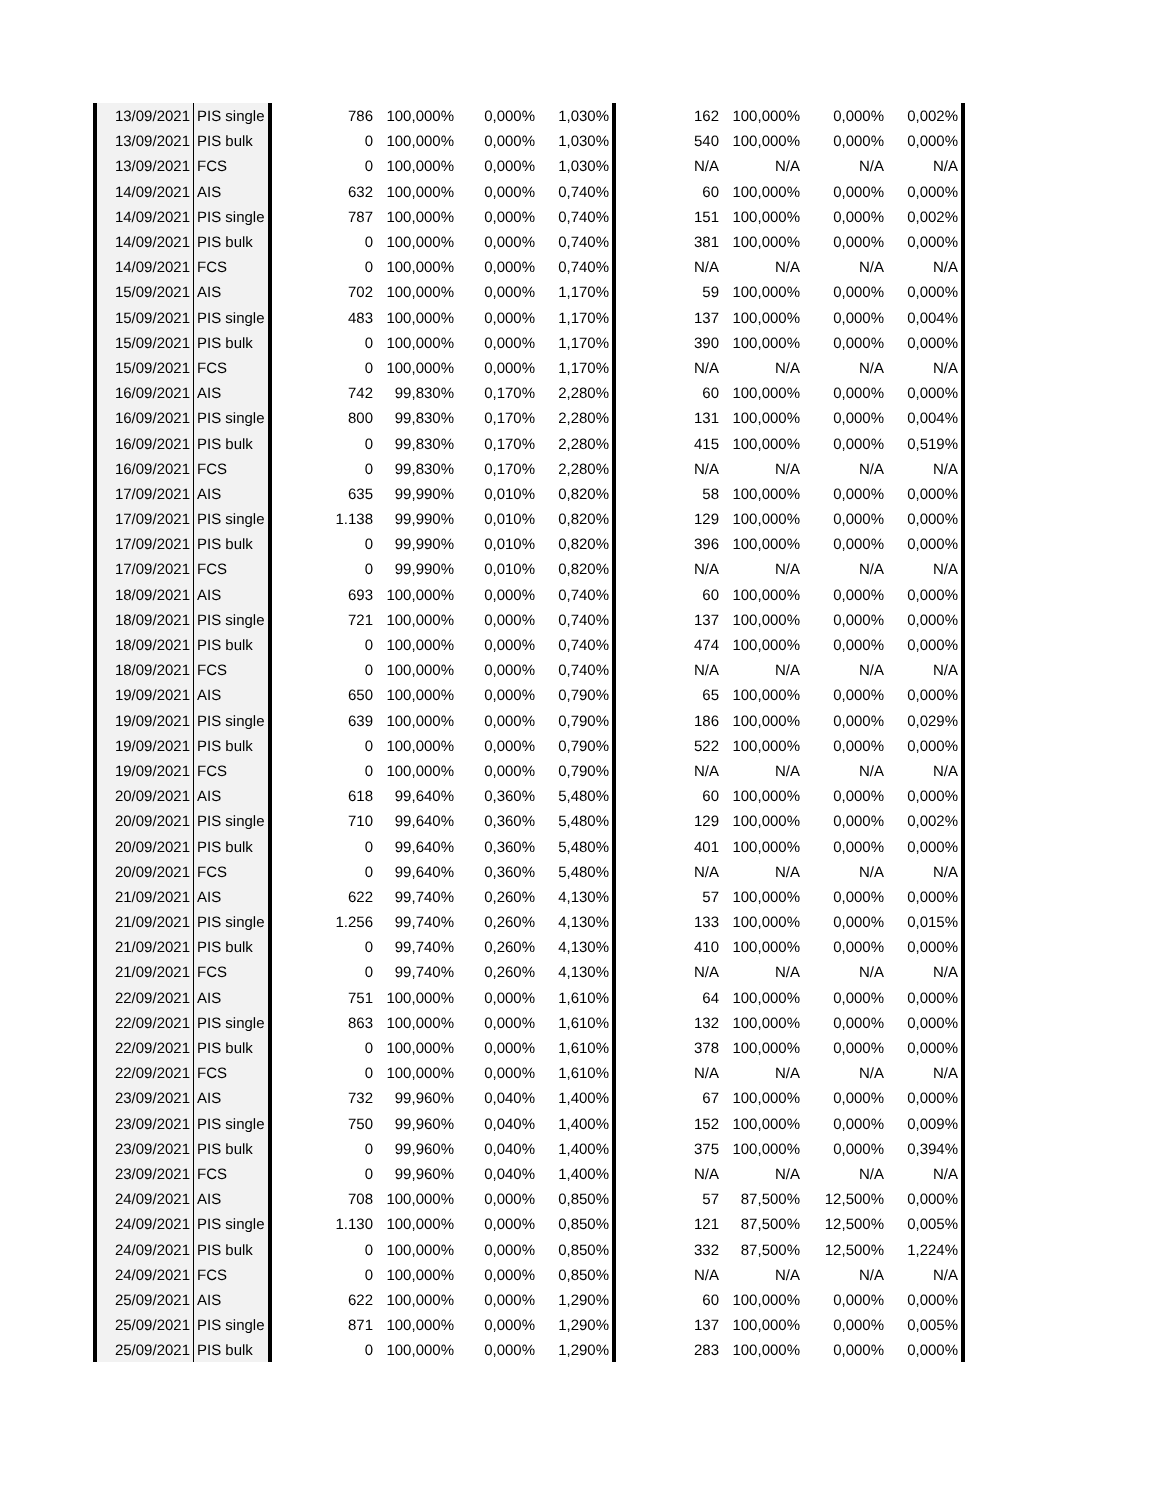| 13/09/2021 | PIS single | 786 | 100,000% | 0,000% | 1,030% | 162 | 100,000% | 0,000% | 0,002% |
| 13/09/2021 | PIS bulk | 0 | 100,000% | 0,000% | 1,030% | 540 | 100,000% | 0,000% | 0,000% |
| 13/09/2021 | FCS | 0 | 100,000% | 0,000% | 1,030% | N/A | N/A | N/A | N/A |
| 14/09/2021 | AIS | 632 | 100,000% | 0,000% | 0,740% | 60 | 100,000% | 0,000% | 0,000% |
| 14/09/2021 | PIS single | 787 | 100,000% | 0,000% | 0,740% | 151 | 100,000% | 0,000% | 0,002% |
| 14/09/2021 | PIS bulk | 0 | 100,000% | 0,000% | 0,740% | 381 | 100,000% | 0,000% | 0,000% |
| 14/09/2021 | FCS | 0 | 100,000% | 0,000% | 0,740% | N/A | N/A | N/A | N/A |
| 15/09/2021 | AIS | 702 | 100,000% | 0,000% | 1,170% | 59 | 100,000% | 0,000% | 0,000% |
| 15/09/2021 | PIS single | 483 | 100,000% | 0,000% | 1,170% | 137 | 100,000% | 0,000% | 0,004% |
| 15/09/2021 | PIS bulk | 0 | 100,000% | 0,000% | 1,170% | 390 | 100,000% | 0,000% | 0,000% |
| 15/09/2021 | FCS | 0 | 100,000% | 0,000% | 1,170% | N/A | N/A | N/A | N/A |
| 16/09/2021 | AIS | 742 | 99,830% | 0,170% | 2,280% | 60 | 100,000% | 0,000% | 0,000% |
| 16/09/2021 | PIS single | 800 | 99,830% | 0,170% | 2,280% | 131 | 100,000% | 0,000% | 0,004% |
| 16/09/2021 | PIS bulk | 0 | 99,830% | 0,170% | 2,280% | 415 | 100,000% | 0,000% | 0,519% |
| 16/09/2021 | FCS | 0 | 99,830% | 0,170% | 2,280% | N/A | N/A | N/A | N/A |
| 17/09/2021 | AIS | 635 | 99,990% | 0,010% | 0,820% | 58 | 100,000% | 0,000% | 0,000% |
| 17/09/2021 | PIS single | 1.138 | 99,990% | 0,010% | 0,820% | 129 | 100,000% | 0,000% | 0,000% |
| 17/09/2021 | PIS bulk | 0 | 99,990% | 0,010% | 0,820% | 396 | 100,000% | 0,000% | 0,000% |
| 17/09/2021 | FCS | 0 | 99,990% | 0,010% | 0,820% | N/A | N/A | N/A | N/A |
| 18/09/2021 | AIS | 693 | 100,000% | 0,000% | 0,740% | 60 | 100,000% | 0,000% | 0,000% |
| 18/09/2021 | PIS single | 721 | 100,000% | 0,000% | 0,740% | 137 | 100,000% | 0,000% | 0,000% |
| 18/09/2021 | PIS bulk | 0 | 100,000% | 0,000% | 0,740% | 474 | 100,000% | 0,000% | 0,000% |
| 18/09/2021 | FCS | 0 | 100,000% | 0,000% | 0,740% | N/A | N/A | N/A | N/A |
| 19/09/2021 | AIS | 650 | 100,000% | 0,000% | 0,790% | 65 | 100,000% | 0,000% | 0,000% |
| 19/09/2021 | PIS single | 639 | 100,000% | 0,000% | 0,790% | 186 | 100,000% | 0,000% | 0,029% |
| 19/09/2021 | PIS bulk | 0 | 100,000% | 0,000% | 0,790% | 522 | 100,000% | 0,000% | 0,000% |
| 19/09/2021 | FCS | 0 | 100,000% | 0,000% | 0,790% | N/A | N/A | N/A | N/A |
| 20/09/2021 | AIS | 618 | 99,640% | 0,360% | 5,480% | 60 | 100,000% | 0,000% | 0,000% |
| 20/09/2021 | PIS single | 710 | 99,640% | 0,360% | 5,480% | 129 | 100,000% | 0,000% | 0,002% |
| 20/09/2021 | PIS bulk | 0 | 99,640% | 0,360% | 5,480% | 401 | 100,000% | 0,000% | 0,000% |
| 20/09/2021 | FCS | 0 | 99,640% | 0,360% | 5,480% | N/A | N/A | N/A | N/A |
| 21/09/2021 | AIS | 622 | 99,740% | 0,260% | 4,130% | 57 | 100,000% | 0,000% | 0,000% |
| 21/09/2021 | PIS single | 1.256 | 99,740% | 0,260% | 4,130% | 133 | 100,000% | 0,000% | 0,015% |
| 21/09/2021 | PIS bulk | 0 | 99,740% | 0,260% | 4,130% | 410 | 100,000% | 0,000% | 0,000% |
| 21/09/2021 | FCS | 0 | 99,740% | 0,260% | 4,130% | N/A | N/A | N/A | N/A |
| 22/09/2021 | AIS | 751 | 100,000% | 0,000% | 1,610% | 64 | 100,000% | 0,000% | 0,000% |
| 22/09/2021 | PIS single | 863 | 100,000% | 0,000% | 1,610% | 132 | 100,000% | 0,000% | 0,000% |
| 22/09/2021 | PIS bulk | 0 | 100,000% | 0,000% | 1,610% | 378 | 100,000% | 0,000% | 0,000% |
| 22/09/2021 | FCS | 0 | 100,000% | 0,000% | 1,610% | N/A | N/A | N/A | N/A |
| 23/09/2021 | AIS | 732 | 99,960% | 0,040% | 1,400% | 67 | 100,000% | 0,000% | 0,000% |
| 23/09/2021 | PIS single | 750 | 99,960% | 0,040% | 1,400% | 152 | 100,000% | 0,000% | 0,009% |
| 23/09/2021 | PIS bulk | 0 | 99,960% | 0,040% | 1,400% | 375 | 100,000% | 0,000% | 0,394% |
| 23/09/2021 | FCS | 0 | 99,960% | 0,040% | 1,400% | N/A | N/A | N/A | N/A |
| 24/09/2021 | AIS | 708 | 100,000% | 0,000% | 0,850% | 57 | 87,500% | 12,500% | 0,000% |
| 24/09/2021 | PIS single | 1.130 | 100,000% | 0,000% | 0,850% | 121 | 87,500% | 12,500% | 0,005% |
| 24/09/2021 | PIS bulk | 0 | 100,000% | 0,000% | 0,850% | 332 | 87,500% | 12,500% | 1,224% |
| 24/09/2021 | FCS | 0 | 100,000% | 0,000% | 0,850% | N/A | N/A | N/A | N/A |
| 25/09/2021 | AIS | 622 | 100,000% | 0,000% | 1,290% | 60 | 100,000% | 0,000% | 0,000% |
| 25/09/2021 | PIS single | 871 | 100,000% | 0,000% | 1,290% | 137 | 100,000% | 0,000% | 0,005% |
| 25/09/2021 | PIS bulk | 0 | 100,000% | 0,000% | 1,290% | 283 | 100,000% | 0,000% | 0,000% |